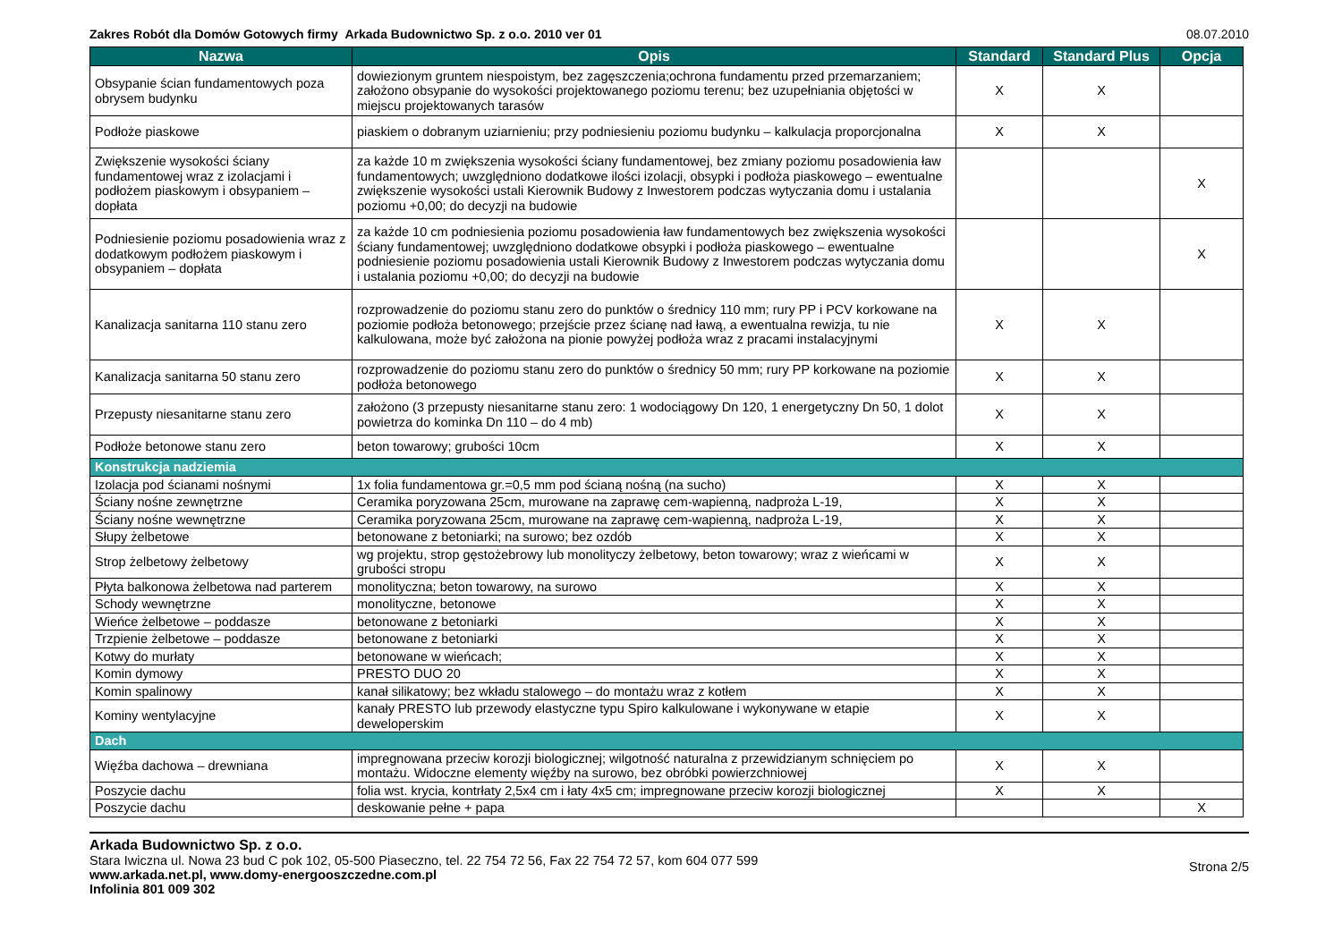Zakres Robót dla Domów Gotowych firmy Arkada Budownictwo Sp. z o.o. 2010 ver 01 08.07.2010
| Nazwa | Opis | Standard | Standard Plus | Opcja |
| --- | --- | --- | --- | --- |
| Obsypanie ścian fundamentowych poza obrysem budynku | dowiezionym gruntem niespoistym, bez zagęszczenia;ochrona fundamentu przed przemarzaniem; założono obsypanie do wysokości projektowanego poziomu terenu; bez uzupełniania objętości w miejscu projektowanych tarasów | X | X | |
| Podłoże piaskowe | piaskiem o dobranym uziarnieniu; przy podniesieniu poziomu budynku – kalkulacja proporcjonalna | X | X | |
| Zwiększenie wysokości ściany fundamentowej wraz z izolacjami i podłożem piaskowym i obsypaniem – dopłata | za każde 10 m zwiększenia wysokości ściany fundamentowej, bez zmiany poziomu posadowienia ław fundamentowych; uwzględniono dodatkowe ilości izolacji, obsypki i podłoża piaskowego – ewentualne zwiększenie wysokości ustali Kierownik Budowy z Inwestorem podczas wytyczania domu i ustalania poziomu +0,00; do decyzji na budowie | | | X |
| Podniesienie poziomu posadowienia wraz z dodatkowym podłożem piaskowym i obsypaniem – dopłata | za każde 10 cm podniesienia poziomu posadowienia ław fundamentowych bez zwiększenia wysokości ściany fundamentowej; uwzględniono dodatkowe obsypki i podłoża piaskowego – ewentualne podniesienie poziomu posadowienia ustali Kierownik Budowy z Inwestorem podczas wytyczania domu i ustalania poziomu +0,00; do decyzji na budowie | | | X |
| Kanalizacja sanitarna 110 stanu zero | rozprowadzenie do poziomu stanu zero do punktów o średnicy 110 mm; rury PP i PCV korkowane na poziomie podłoża betonowego; przejście przez ścianę nad ławą, a ewentualna rewizja, tu nie kalkulowana, może być założona na pionie powyżej podłoża wraz z pracami instalacyjnymi | X | X | |
| Kanalizacja sanitarna 50 stanu zero | rozprowadzenie do poziomu stanu zero do punktów o średnicy 50 mm; rury PP korkowane na poziomie podłoża betonowego | X | X | |
| Przepusty niesanitarne stanu zero | założono (3 przepusty niesanitarne stanu zero: 1 wodociągowy Dn 120, 1 energetyczny Dn 50, 1 dolot powietrza do kominka Dn 110 – do 4 mb) | X | X | |
| Podłoże betonowe stanu zero | beton towarowy; grubości 10cm | X | X | |
| Konstrukcja nadziemia | | | | |
| Izolacja pod ścianami nośnymi | 1x folia fundamentowa gr.=0,5 mm pod ścianą nośną (na sucho) | X | X | |
| Ściany nośne zewnętrzne | Ceramika poryzowana 25cm, murowane na zaprawę cem-wapienną, nadproża L-19, | X | X | |
| Ściany nośne wewnętrzne | Ceramika poryzowana 25cm, murowane na zaprawę cem-wapienną, nadproża L-19, | X | X | |
| Słupy żelbetowe | betonowane z betoniarki; na surowo; bez ozdób | X | X | |
| Strop żelbetowy żelbetowy | wg projektu, strop gęstożebrowy lub monolityczy żelbetowy, beton towarowy; wraz z wieńcami w grubości stropu | X | X | |
| Płyta balkonowa żelbetowa nad parterem | monolityczna; beton towarowy, na surowo | X | X | |
| Schody wewnętrzne | monolityczne, betonowe | X | X | |
| Wieńce żelbetowe – poddasze | betonowane z betoniarki | X | X | |
| Trzpienie żelbetowe – poddasze | betonowane z betoniarki | X | X | |
| Kotwy do murłaty | betonowane w wieńcach; | X | X | |
| Komin dymowy | PRESTO DUO 20 | X | X | |
| Komin spalinowy | kanał silikatowy; bez wkładu stalowego – do montażu wraz z kotłem | X | X | |
| Kominy wentylacyjne | kanały PRESTO lub przewody elastyczne typu Spiro kalkulowane i wykonywane w etapie deweloperskim | X | X | |
| Dach | | | | |
| Więźba dachowa – drewniana | impregnowana przeciw korozji biologicznej; wilgotność naturalna z przewidzianym schnięciem po montażu. Widoczne elementy więźby na surowo, bez obróbki powierzchniowej | X | X | |
| Poszycie dachu | folia wst. krycia, kontrłaty 2,5x4 cm i łaty 4x5 cm; impregnowane przeciw korozji biologicznej | X | X | |
| Poszycie dachu | deskowanie pełne + papa | | | X |
Arkada Budownictwo Sp. z o.o.
Stara Iwiczna ul. Nowa 23 bud C pok 102, 05-500 Piaseczno, tel. 22 754 72 56, Fax 22 754 72 57, kom 604 077 599
www.arkada.net.pl, www.domy-energooszczedne.com.pl
Infolinia 801 009 302
Strona 2/5